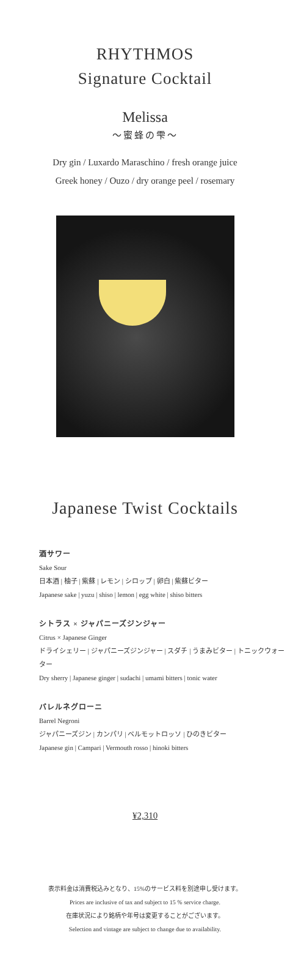RHYTHMOS
Signature Cocktail
Melissa
〜蜜蜂の雫〜
Dry gin / Luxardo Maraschino / fresh orange juice
Greek honey / Ouzo / dry orange peel / rosemary
Japanese Twist Cocktails
酒サワー
Sake Sour
日本酒 | 柚子 | 紫蘇 | レモン | シロップ | 卵白 | 紫蘇ビター
Japanese sake | yuzu | shiso | lemon | egg white | shiso bitters
シトラス × ジャパニーズジンジャー
Citrus × Japanese Ginger
ドライシェリー | ジャパニーズジンジャー | スダチ | うまみビター | トニックウォーター
Dry sherry | Japanese ginger | sudachi | umami bitters | tonic water
バレルネグローニ
Barrel Negroni
ジャパニーズジン | カンパリ | ベルモットロッソ | ひのきビター
Japanese gin | Campari | Vermouth rosso | hinoki bitters
¥2,310
表示料金は消費税込みとなり、15%のサービス料を別途申し受けます。
Prices are inclusive of tax and subject to 15 % service charge.
在庫状況により銘柄や年号は変更することがございます。
Selection and vintage are subject to change due to availability.